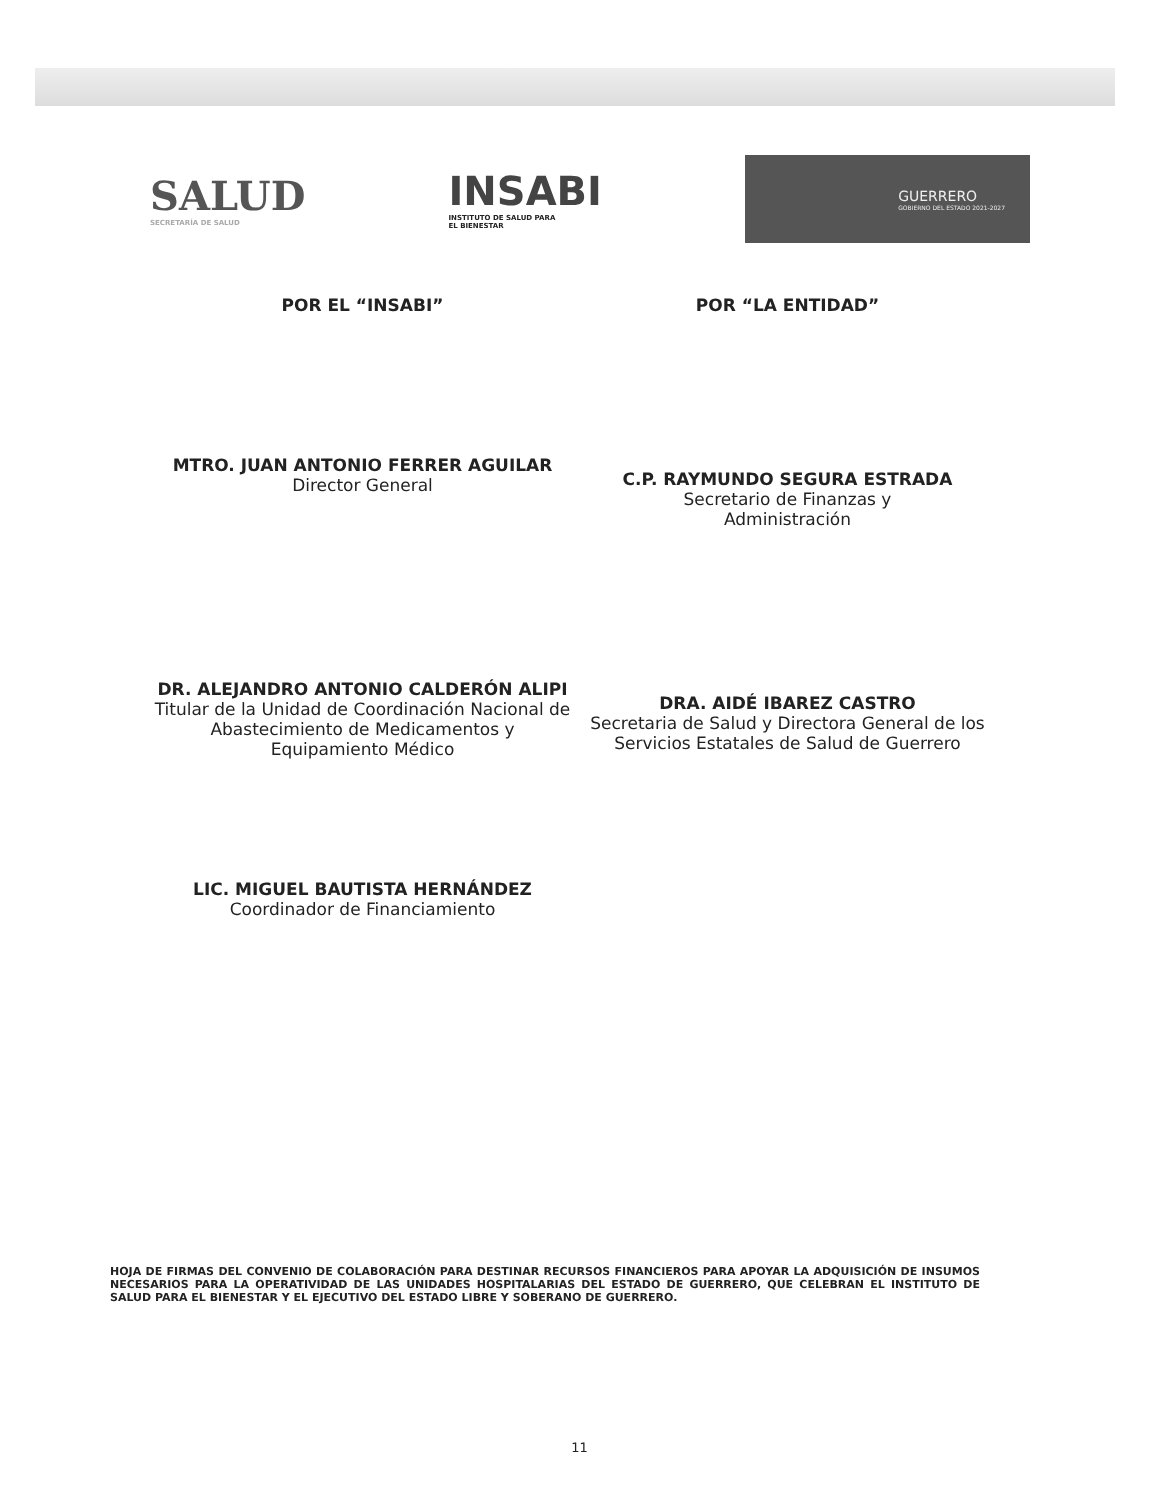SALUD
SECRETARÍA DE SALUD
INSABI
INSTITUTO DE SALUD PARA
EL BIENESTAR
GUERRERO
GOBIERNO DEL ESTADO 2021-2027
POR EL “INSABI” POR “LA ENTIDAD”
MTRO. JUAN ANTONIO FERRER AGUILAR
Director General
C.P. RAYMUNDO SEGURA ESTRADA
Secretario de Finanzas y
Administración
DR. ALEJANDRO ANTONIO CALDERÓN ALIPI
Titular de la Unidad de Coordinación Nacional de Abastecimiento de Medicamentos y Equipamiento Médico
DRA. AIDÉ IBAREZ CASTRO
Secretaria de Salud y Directora General de los Servicios Estatales de Salud de Guerrero
LIC. MIGUEL BAUTISTA HERNÁNDEZ
Coordinador de Financiamiento
HOJA DE FIRMAS DEL CONVENIO DE COLABORACIÓN PARA DESTINAR RECURSOS FINANCIEROS PARA APOYAR LA ADQUISICIÓN DE INSUMOS NECESARIOS PARA LA OPERATIVIDAD DE LAS UNIDADES HOSPITALARIAS DEL ESTADO DE GUERRERO, QUE CELEBRAN EL INSTITUTO DE SALUD PARA EL BIENESTAR Y EL EJECUTIVO DEL ESTADO LIBRE Y SOBERANO DE GUERRERO.
11